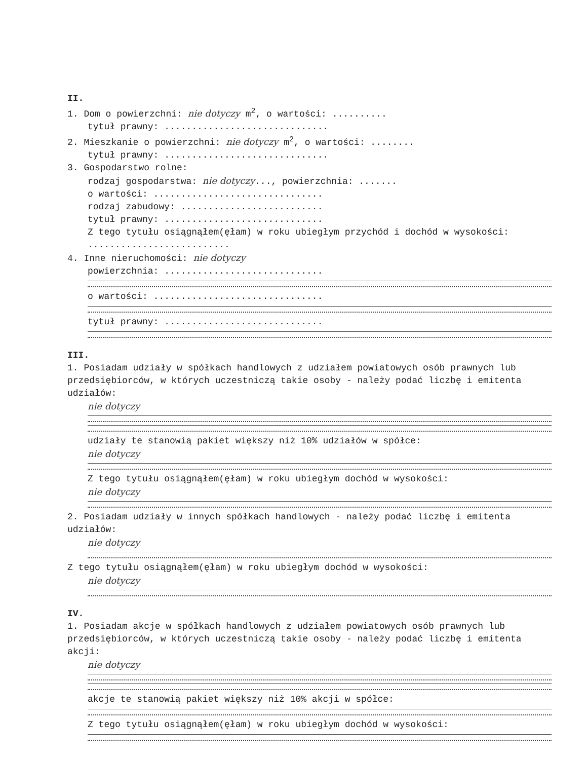II.
1. Dom o powierzchni: nie dotyczy m<sup>2</sup>, o wartości: ..........
tytuł prawny: ..............................
2. Mieszkanie o powierzchni: nie dotyczy m<sup>2</sup>, o wartości: ........
tytuł prawny: ..............................
3. Gospodarstwo rolne:
rodzaj gospodarstwa: nie dotyczy..., powierzchnia: .......
o wartości: ...............................
rodzaj zabudowy: ..........................
tytuł prawny: .............................
Z tego tytułu osiągnąłem(ęłam) w roku ubiegłym przychód i dochód w wysokości: ..........................
4. Inne nieruchomości: nie dotyczy
powierzchnia: .............................
o wartości: ...............................
tytuł prawny: .............................
III.
1. Posiadam udziały w spółkach handlowych z udziałem powiatowych osób prawnych lub przedsiębiorców, w których uczestniczą takie osoby - należy podać liczbę i emitenta udziałów:
nie dotyczy
udziały te stanowią pakiet większy niż 10% udziałów w spółce:
nie dotyczy
Z tego tytułu osiągnąłem(ęłam) w roku ubiegłym dochód w wysokości:
nie dotyczy
2. Posiadam udziały w innych spółkach handlowych - należy podać liczbę i emitenta udziałów:
nie dotyczy
Z tego tytułu osiągnąłem(ęłam) w roku ubiegłym dochód w wysokości:
nie dotyczy
IV.
1. Posiadam akcje w spółkach handlowych z udziałem powiatowych osób prawnych lub przedsiębiorców, w których uczestniczą takie osoby - należy podać liczbę i emitenta akcji:
nie dotyczy
akcje te stanowią pakiet większy niż 10% akcji w spółce:
Z tego tytułu osiągnąłem(ęłam) w roku ubiegłym dochód w wysokości: